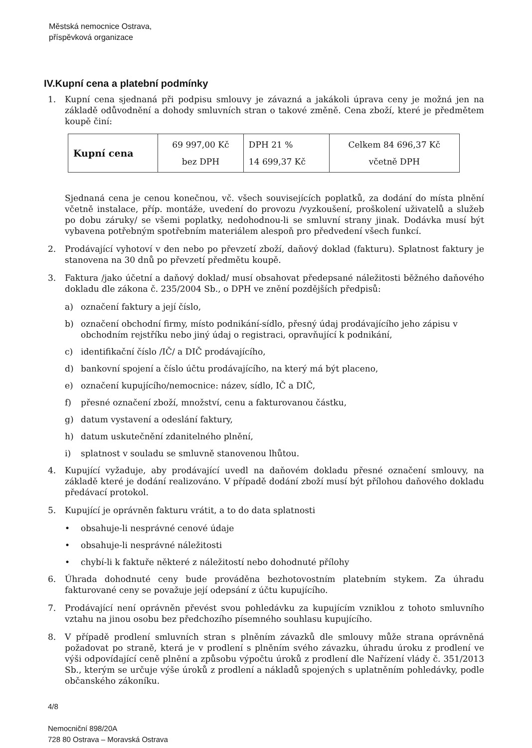Městská nemocnice Ostrava,
příspěvková organizace
IV.Kupní cena a platební podmínky
1. Kupní cena sjednaná při podpisu smlouvy je závazná a jakákoli úprava ceny je možná jen na základě odůvodnění a dohody smluvních stran o takové změně. Cena zboží, které je předmětem koupě činí:
| Kupní cena | 69 997,00 Kč bez DPH | DPH 21 % 14 699,37 Kč | Celkem 84 696,37 Kč včetně DPH |
Sjednaná cena je cenou konečnou, vč. všech souvisejících poplatků, za dodání do místa plnění včetně instalace, příp. montáže, uvedení do provozu /vyzkoušení, proškolení uživatelů a služeb po dobu záruky/ se všemi poplatky, nedohodnou-li se smluvní strany jinak. Dodávka musí být vybavena potřebným spotřebním materiálem alespoň pro předvedení všech funkcí.
2. Prodávající vyhotoví v den nebo po převzetí zboží, daňový doklad (fakturu). Splatnost faktury je stanovena na 30 dnů po převzetí předmětu koupě.
3. Faktura /jako účetní a daňový doklad/ musí obsahovat předepsané náležitosti běžného daňového dokladu dle zákona č. 235/2004 Sb., o DPH ve znění pozdějších předpisů:
a) označení faktury a její číslo,
b) označení obchodní firmy, místo podnikání-sídlo, přesný údaj prodávajícího jeho zápisu v obchodním rejstříku nebo jiný údaj o registraci, opravňující k podnikání,
c) identifikační číslo /IČ/ a DIČ prodávajícího,
d) bankovní spojení a číslo účtu prodávajícího, na který má být placeno,
e) označení kupujícího/nemocnice: název, sídlo, IČ a DIČ,
f) přesné označení zboží, množství, cenu a fakturovanou částku,
g) datum vystavení a odeslání faktury,
h) datum uskutečnění zdanitelného plnění,
i) splatnost v souladu se smluvně stanovenou lhůtou.
4. Kupující vyžaduje, aby prodávající uvedl na daňovém dokladu přesné označení smlouvy, na základě které je dodání realizováno. V případě dodání zboží musí být přílohou daňového dokladu předávací protokol.
5. Kupující je oprávněn fakturu vrátit, a to do data splatnosti
• obsahuje-li nesprávné cenové údaje
• obsahuje-li nesprávné náležitosti
• chybí-li k faktuře některé z náležitostí nebo dohodnuté přílohy
6. Úhrada dohodnuté ceny bude prováděna bezhotovostním platebním stykem. Za úhradu fakturované ceny se považuje její odepsání z účtu kupujícího.
7. Prodávající není oprávněn převést svou pohledávku za kupujícím vzniklou z tohoto smluvního vztahu na jinou osobu bez předchozího písemného souhlasu kupujícího.
8. V případě prodlení smluvních stran s plněním závazků dle smlouvy může strana oprávněná požadovat po straně, která je v prodlení s plněním svého závazku, úhradu úroku z prodlení ve výši odpovídající ceně plnění a způsobu výpočtu úroků z prodlení dle Nařízení vlády č. 351/2013 Sb., kterým se určuje výše úroků z prodlení a nákladů spojených s uplatněním pohledávky, podle občanského zákoníku.
4/8
Nemocniční 898/20A
728 80 Ostrava – Moravská Ostrava